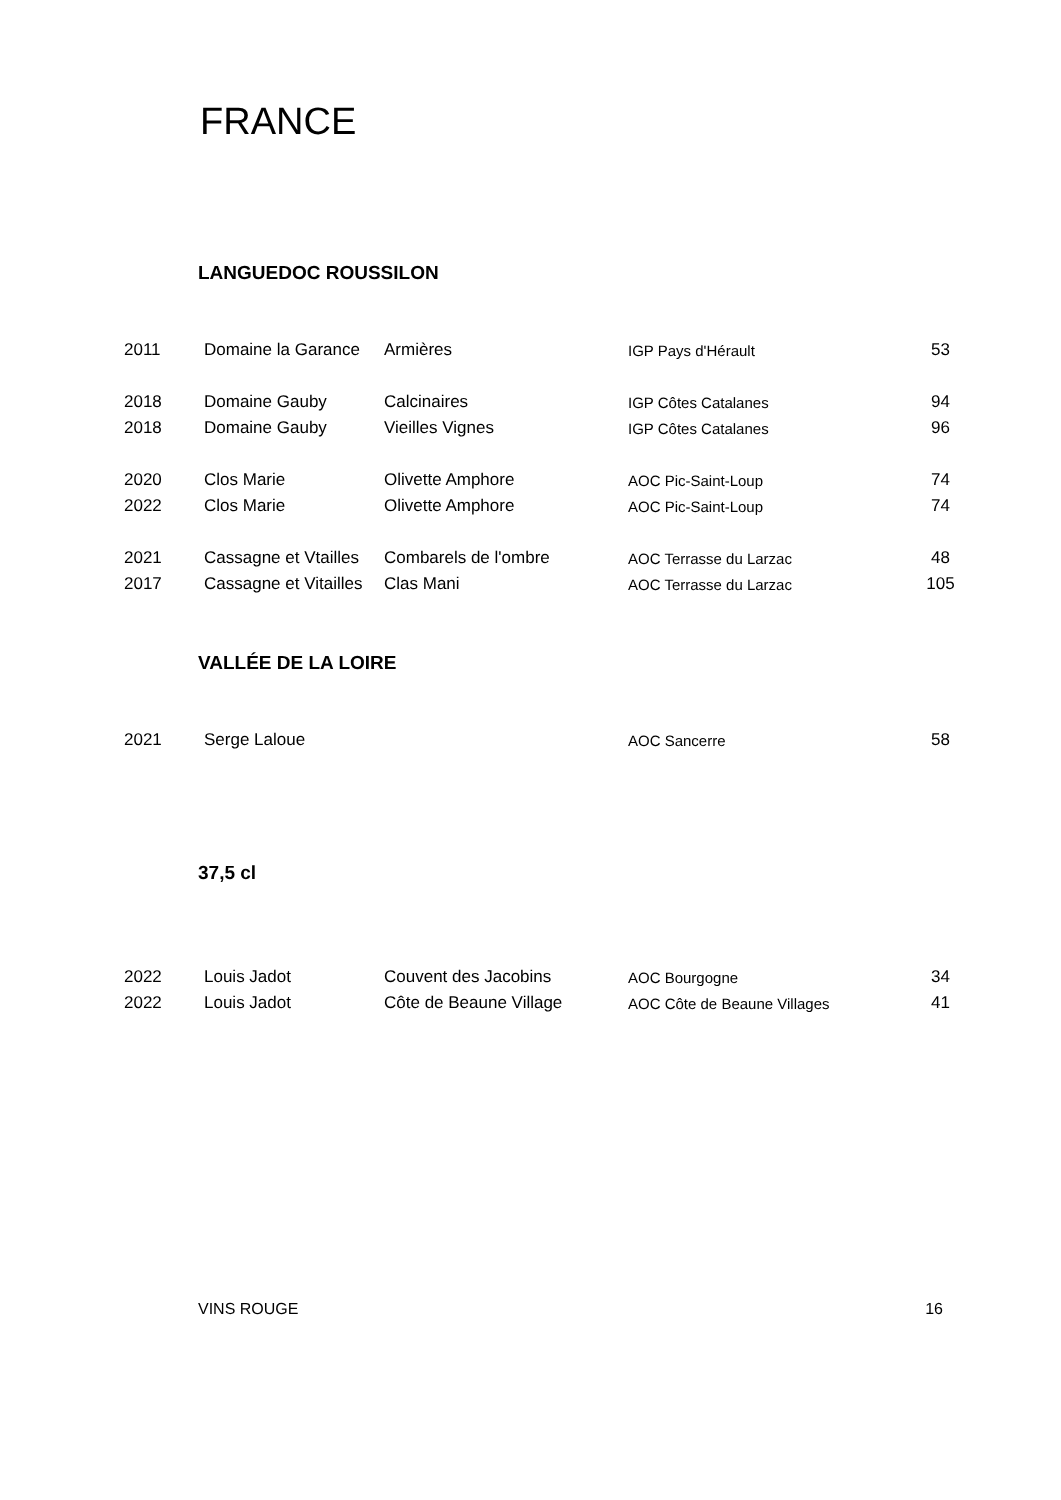FRANCE
LANGUEDOC ROUSSILON
| 2011 | Domaine la Garance | Armières | IGP Pays d'Hérault | 53 |
| 2018 | Domaine Gauby | Calcinaires | IGP Côtes Catalanes | 94 |
| 2018 | Domaine Gauby | Vieilles Vignes | IGP Côtes Catalanes | 96 |
| 2020 | Clos Marie | Olivette Amphore | AOC Pic-Saint-Loup | 74 |
| 2022 | Clos Marie | Olivette Amphore | AOC Pic-Saint-Loup | 74 |
| 2021 | Cassagne et Vtailles | Combarels de l'ombre | AOC Terrasse du Larzac | 48 |
| 2017 | Cassagne et Vitailles | Clas Mani | AOC Terrasse du Larzac | 105 |
VALLÉE DE LA LOIRE
| 2021 | Serge Laloue | | AOC Sancerre | 58 |
37,5 cl
| 2022 | Louis Jadot | Couvent des Jacobins | AOC Bourgogne | 34 |
| 2022 | Louis Jadot | Côte de Beaune Village | AOC Côte de Beaune Villages | 41 |
VINS ROUGE 16